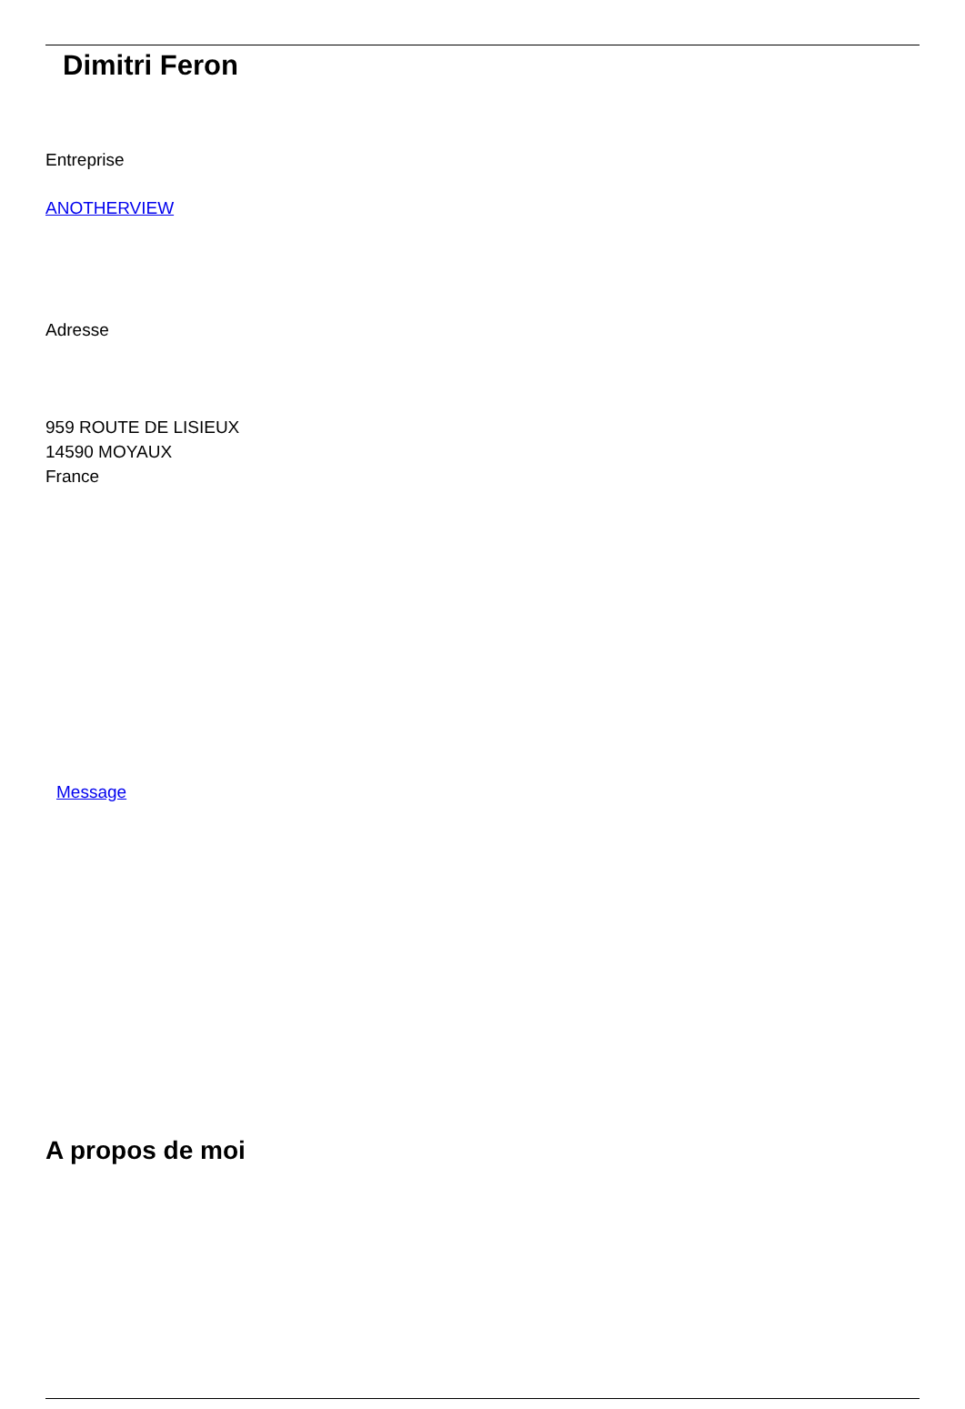Dimitri Feron
Entreprise
ANOTHERVIEW
Adresse
959 ROUTE DE LISIEUX
14590 MOYAUX
France
Message
A propos de moi